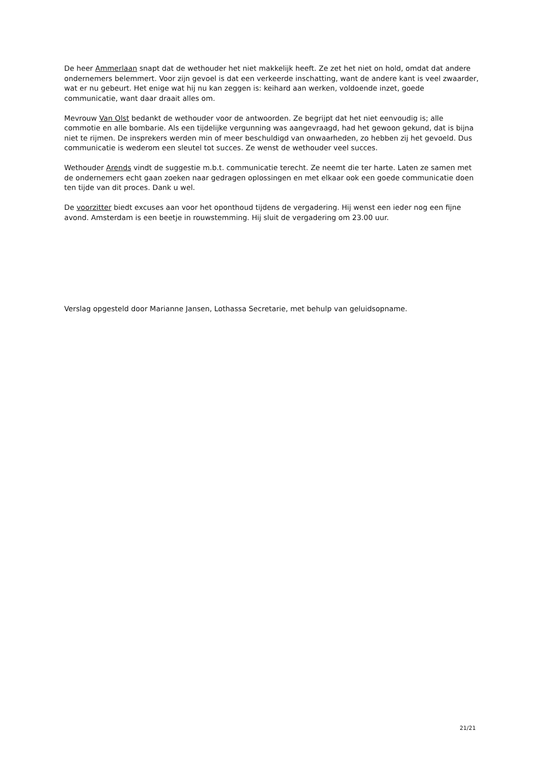De heer Ammerlaan snapt dat de wethouder het niet makkelijk heeft. Ze zet het niet on hold, omdat dat andere ondernemers belemmert. Voor zijn gevoel is dat een verkeerde inschatting, want de andere kant is veel zwaarder, wat er nu gebeurt. Het enige wat hij nu kan zeggen is: keihard aan werken, voldoende inzet, goede communicatie, want daar draait alles om.
Mevrouw Van Olst bedankt de wethouder voor de antwoorden. Ze begrijpt dat het niet eenvoudig is; alle commotie en alle bombarie. Als een tijdelijke vergunning was aangevraagd, had het gewoon gekund, dat is bijna niet te rijmen. De insprekers werden min of meer beschuldigd van onwaarheden, zo hebben zij het gevoeld. Dus communicatie is wederom een sleutel tot succes. Ze wenst de wethouder veel succes.
Wethouder Arends vindt de suggestie m.b.t. communicatie terecht. Ze neemt die ter harte. Laten ze samen met de ondernemers echt gaan zoeken naar gedragen oplossingen en met elkaar ook een goede communicatie doen ten tijde van dit proces. Dank u wel.
De voorzitter biedt excuses aan voor het oponthoud tijdens de vergadering. Hij wenst een ieder nog een fijne avond. Amsterdam is een beetje in rouwstemming. Hij sluit de vergadering om 23.00 uur.
Verslag opgesteld door Marianne Jansen, Lothassa Secretarie, met behulp van geluidsopname.
21/21